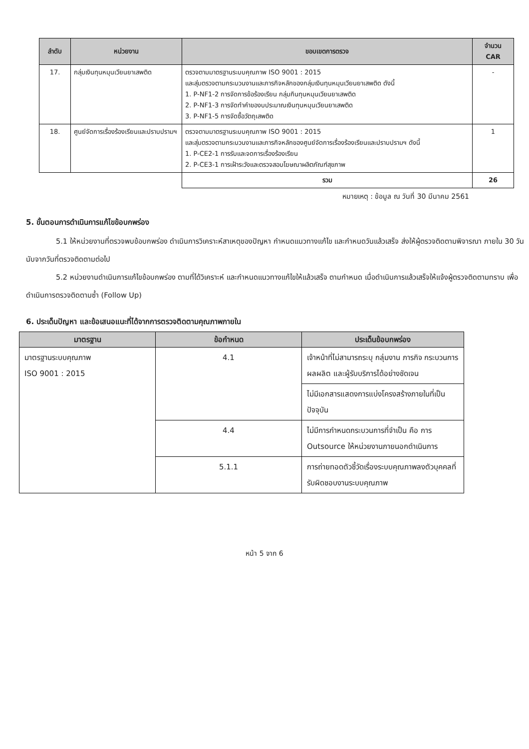| ลำดับ | หน่วยงาน | ขอบเขตการตรวจ | จำนวน CAR |
| --- | --- | --- | --- |
| 17. | กลุ่มเงินทุนหมุนเวียนยาเสพติด | ตรวจตามมาตรฐานระบบคุณภาพ ISO 9001 : 2015 และสุ่มตรวจตามกระบวนงานและภารกิจหลักของกลุ่มเงินทุนหมุนเวียนยาเสพติด ดังนี้ 1. P-NF1-2 การจัดการข้อร้องเรียน กลุ่มกินทุนหมุนเวียนยาเสพติด 2. P-NF1-3 การจัดทำคำของบประมาณเงินทุนหมุนเวียนยาเสพติด 3. P-NF1-5 การจัดซื้อวัตถุเสพติด | - |
| 18. | ศูนย์จัดการเรื่องร้องเรียนและปราบปรามฯ | ตรวจตามมาตรฐานระบบคุณภาพ ISO 9001 : 2015 และสุ่มตรวจตามกระบวนงานและภารกิจหลักของศูนย์จัดการเรื่องร้องเรียนและปราบปรามฯ ดังนี้ 1. P-CE2-1 การรับและจดการเรื่องร้องเรียน 2. P-CE3-1 การเฝ้าระวังและตรวจสอบโฆษณาผลิตภัณฑ์สุขภาพ | 1 |
| | | รวม | 26 |
หมายเหตุ : ข้อมูล ณ วันที่ 30 มีนาคม 2561
5. ขั้นตอนการดำเนินการแก้ไขข้อบกพร่อง
5.1 ให้หน่วยงานที่ตรวจพบข้อบกพร่อง ดำเนินการวิเคราะห์สาเหตุของปัญหา กำหนดแนวทางแก้ไข และกำหนดวันแล้วเสร็จ ส่งให้ผู้ตรวจติดตามพิจารณา ภายใน 30 วันนับจากวันที่ตรวจติดตามต่อไป
5.2 หน่วยงานดำเนินการแก้ไขข้อบกพร่อง ตามที่ได้วิเคราะห์ และกำหนดแนวทางแก้ไขให้แล้วเสร็จ ตามกำหนด เมื่อดำเนินการแล้วเสร็จให้แจ้งผู้ตรวจติดตามทราบ เพื่อดำเนินการตรวจติดตามซ้ำ (Follow Up)
6. ประเด็นปัญหา และข้อเสนอแนะที่ได้จากการตรวจติดตามคุณภาพภายใน
| มาตรฐาน | ข้อกำหนด | ประเด็นข้อบกพร่อง |
| --- | --- | --- |
| มาตรฐานระบบคุณภาพ ISO 9001 : 2015 | 4.1 | เจ้าหน้าที่ไม่สามารถระบุ กลุ่มงาน ภารกิจ กระบวนการ ผลผลิต และผู้รับบริการได้อย่างชัดเจน |
| | | ไม่มีเอกสารแสดงการแบ่งโครงสร้างภายในที่เป็นปัจจุบัน |
| | 4.4 | ไม่มีการกำหนดกระบวนการที่จำเป็น คือ การ Outsource ให้หน่วยงานภายนอกดำเนินการ |
| | 5.1.1 | การถ่ายทอดตัวชี้วัดเรื่องระบบคุณภาพลงตัวบุคคลที่รับผิดชอบงานระบบคุณภาพ |
หน้า 5 จาก 6